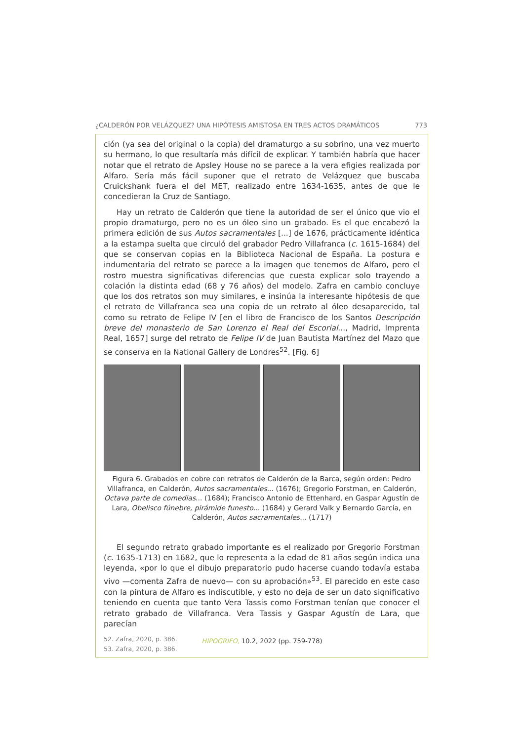¿CALDERÓN POR VELÁZQUEZ? UNA HIPÓTESIS AMISTOSA EN TRES ACTOS DRAMÁTICOS 773
ción (ya sea del original o la copia) del dramaturgo a su sobrino, una vez muerto su hermano, lo que resultaría más difícil de explicar. Y también habría que hacer notar que el retrato de Apsley House no se parece a la vera efigies realizada por Alfaro. Sería más fácil suponer que el retrato de Velázquez que buscaba Cruickshank fuera el del MET, realizado entre 1634-1635, antes de que le concedieran la Cruz de Santiago.
Hay un retrato de Calderón que tiene la autoridad de ser el único que vio el propio dramaturgo, pero no es un óleo sino un grabado. Es el que encabezó la primera edición de sus Autos sacramentales [...] de 1676, prácticamente idéntica a la estampa suelta que circuló del grabador Pedro Villafranca (c. 1615-1684) del que se conservan copias en la Biblioteca Nacional de España. La postura e indumentaria del retrato se parece a la imagen que tenemos de Alfaro, pero el rostro muestra significativas diferencias que cuesta explicar solo trayendo a colación la distinta edad (68 y 76 años) del modelo. Zafra en cambio concluye que los dos retratos son muy similares, e insinúa la interesante hipótesis de que el retrato de Villafranca sea una copia de un retrato al óleo desaparecido, tal como su retrato de Felipe IV [en el libro de Francisco de los Santos Descripción breve del monasterio de San Lorenzo el Real del Escorial..., Madrid, Imprenta Real, 1657] surge del retrato de Felipe IV de Juan Bautista Martínez del Mazo que se conserva en la National Gallery de Londres<sup>52</sup>. [Fig. 6]
Figura 6. Grabados en cobre con retratos de Calderón de la Barca, según orden: Pedro Villafranca, en Calderón, Autos sacramentales... (1676); Gregorio Forstman, en Calderón, Octava parte de comedias... (1684); Francisco Antonio de Ettenhard, en Gaspar Agustín de Lara, Obelisco fúnebre, pirámide funesto... (1684) y Gerard Valk y Bernardo García, en Calderón, Autos sacramentales... (1717)
El segundo retrato grabado importante es el realizado por Gregorio Forstman (c. 1635-1713) en 1682, que lo representa a la edad de 81 años según indica una leyenda, «por lo que el dibujo preparatorio pudo hacerse cuando todavía estaba vivo —comenta Zafra de nuevo— con su aprobación»<sup>53</sup>. El parecido en este caso con la pintura de Alfaro es indiscutible, y esto no deja de ser un dato significativo teniendo en cuenta que tanto Vera Tassis como Forstman tenían que conocer el retrato grabado de Villafranca. Vera Tassis y Gaspar Agustín de Lara, que parecían
52. Zafra, 2020, p. 386.
53. Zafra, 2020, p. 386.
HIPOGRIFO, 10.2, 2022 (pp. 759-778)